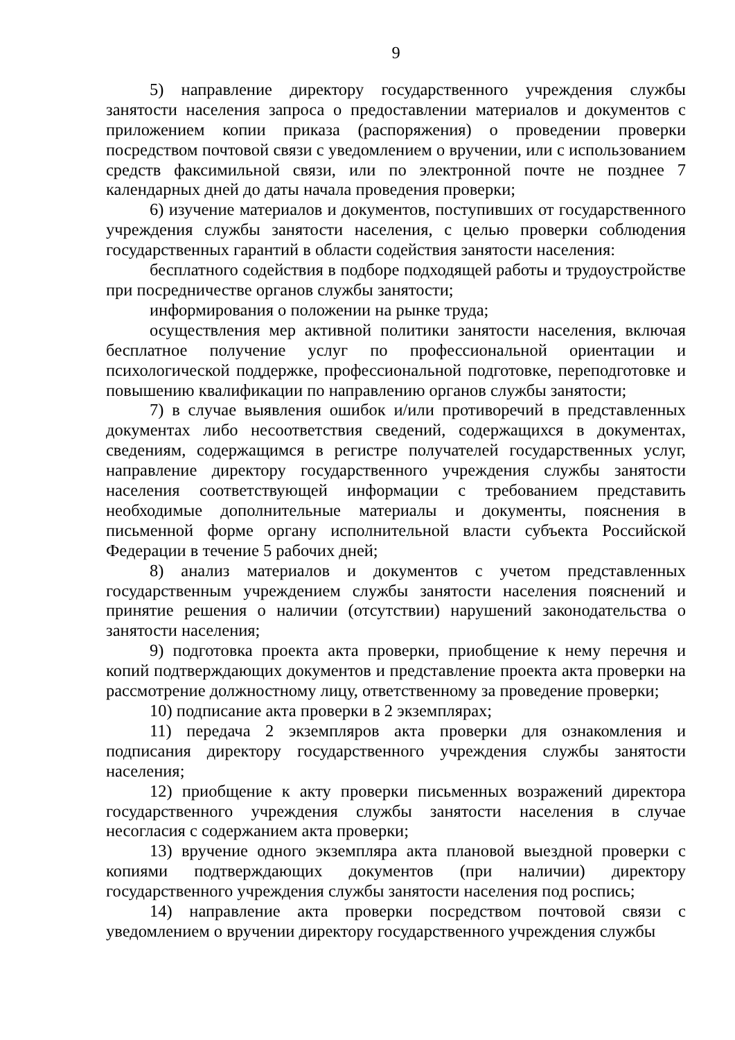9
5) направление директору государственного учреждения службы занятости населения запроса о предоставлении материалов и документов с приложением копии приказа (распоряжения) о проведении проверки посредством почтовой связи с уведомлением о вручении, или с использованием средств факсимильной связи, или по электронной почте не позднее 7 календарных дней до даты начала проведения проверки;
6) изучение материалов и документов, поступивших от государственного учреждения службы занятости населения, с целью проверки соблюдения государственных гарантий в области содействия занятости населения:
бесплатного содействия в подборе подходящей работы и трудоустройстве при посредничестве органов службы занятости;
информирования о положении на рынке труда;
осуществления мер активной политики занятости населения, включая бесплатное получение услуг по профессиональной ориентации и психологической поддержке, профессиональной подготовке, переподготовке и повышению квалификации по направлению органов службы занятости;
7) в случае выявления ошибок и/или противоречий в представленных документах либо несоответствия сведений, содержащихся в документах, сведениям, содержащимся в регистре получателей государственных услуг, направление директору государственного учреждения службы занятости населения соответствующей информации с требованием представить необходимые дополнительные материалы и документы, пояснения в письменной форме органу исполнительной власти субъекта Российской Федерации в течение 5 рабочих дней;
8) анализ материалов и документов с учетом представленных государственным учреждением службы занятости населения пояснений и принятие решения о наличии (отсутствии) нарушений законодательства о занятости населения;
9) подготовка проекта акта проверки, приобщение к нему перечня и копий подтверждающих документов и представление проекта акта проверки на рассмотрение должностному лицу, ответственному за проведение проверки;
10) подписание акта проверки в 2 экземплярах;
11) передача 2 экземпляров акта проверки для ознакомления и подписания директору государственного учреждения службы занятости населения;
12) приобщение к акту проверки письменных возражений директора государственного учреждения службы занятости населения в случае несогласия с содержанием акта проверки;
13) вручение одного экземпляра акта плановой выездной проверки с копиями подтверждающих документов (при наличии) директору государственного учреждения службы занятости населения под роспись;
14) направление акта проверки посредством почтовой связи с уведомлением о вручении директору государственного учреждения службы